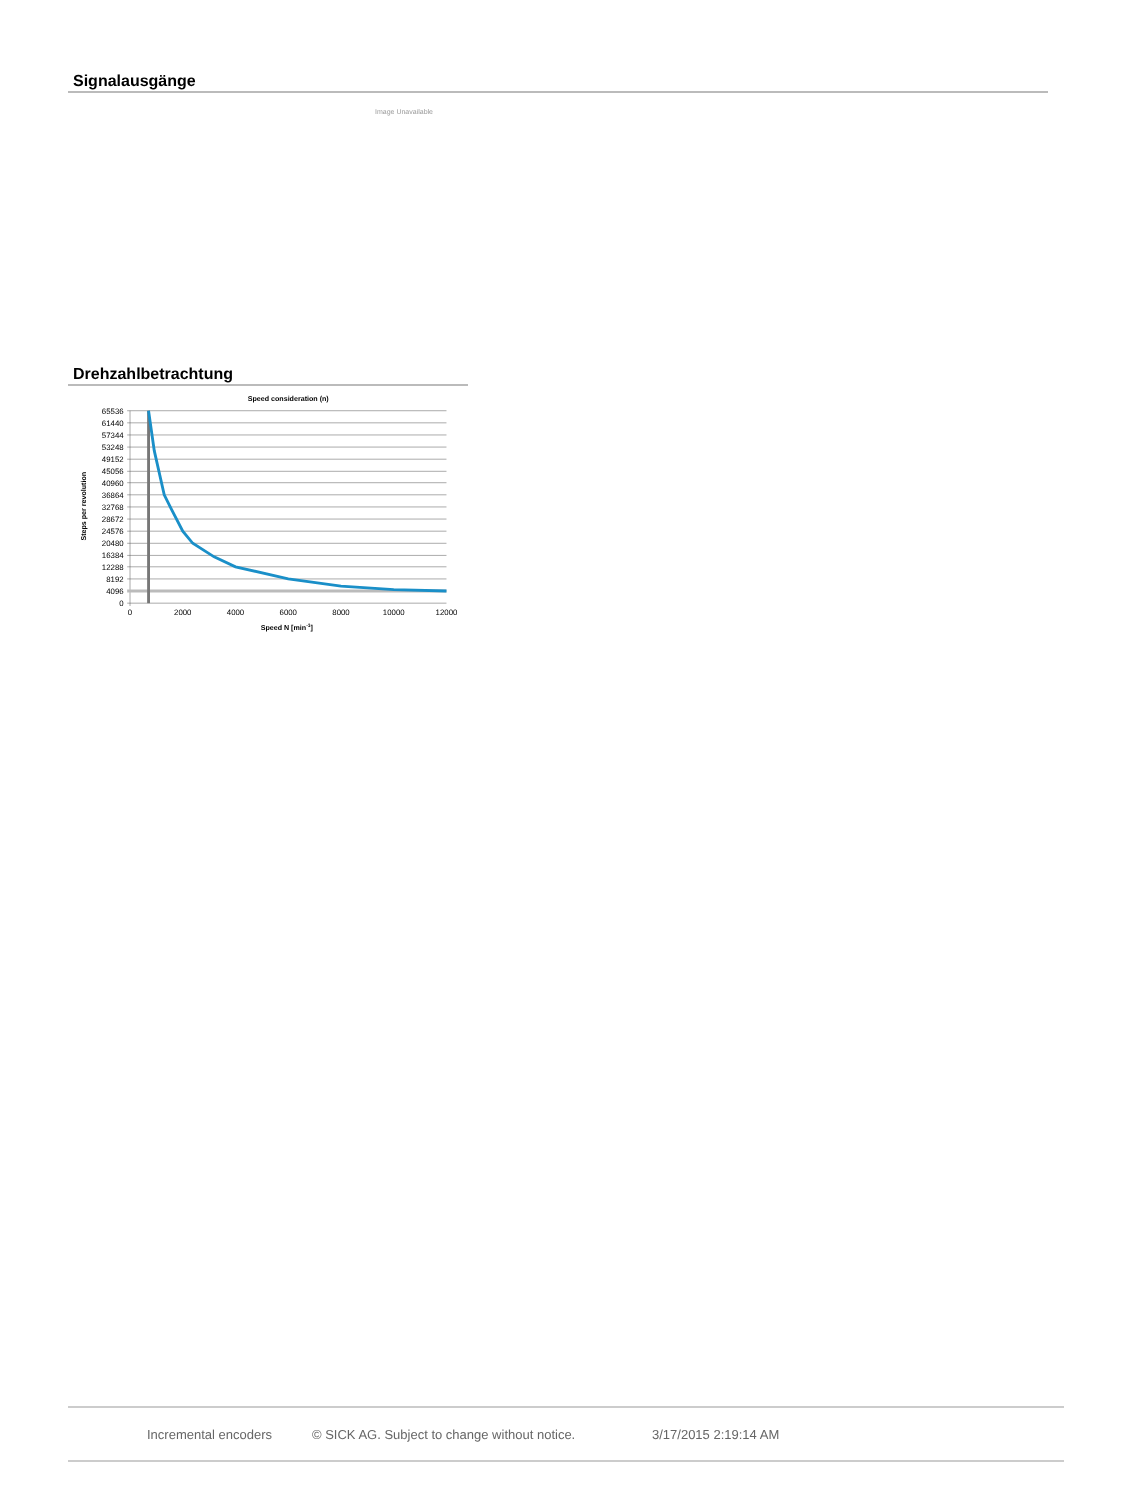Signalausgänge
Image Unavailable
Drehzahlbetrachtung
Speed consideration (n)
65536
61440
57344
53248
49152
45056
40960
36864
32768
28672
24576
20480
16384
12288
8192
4096
0
0
2000
4000
6000
8000
10000
12000
Speed N [min-1]
Steps per revolution
Incremental encoders © SICK AG. Subject to change without notice. 3/17/2015 2:19:14 AM